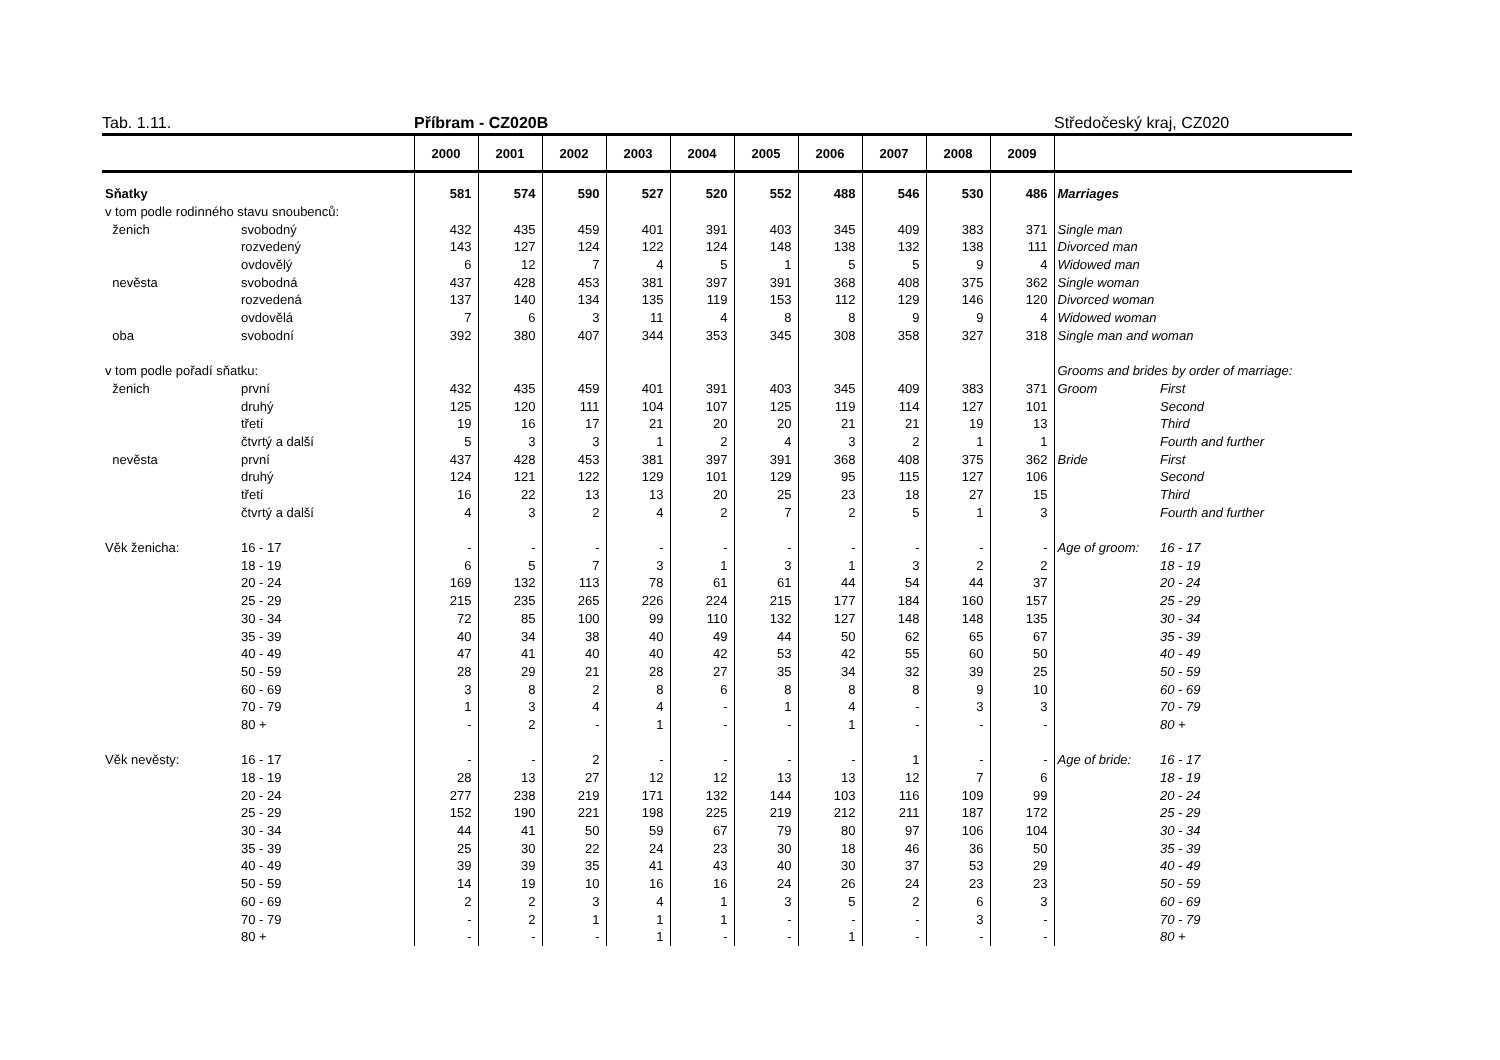Tab. 1.11. Příbram - CZ020B Středočeský kraj, CZ020
| | | 2000 | 2001 | 2002 | 2003 | 2004 | 2005 | 2006 | 2007 | 2008 | 2009 | | |
| --- | --- | --- | --- | --- | --- | --- | --- | --- | --- | --- | --- | --- | --- |
| Sňatky | | 581 | 574 | 590 | 527 | 520 | 552 | 488 | 546 | 530 | 486 | Marriages | |
| v tom podle rodinného stavu snoubenců: | | | | | | | | | | | | | |
| ženich | svobodný | 432 | 435 | 459 | 401 | 391 | 403 | 345 | 409 | 383 | 371 | Single man | |
| | rozvedený | 143 | 127 | 124 | 122 | 124 | 148 | 138 | 132 | 138 | 111 | Divorced man | |
| | ovdovělý | 6 | 12 | 7 | 4 | 5 | 1 | 5 | 5 | 9 | 4 | Widowed man | |
| nevěsta | svobodná | 437 | 428 | 453 | 381 | 397 | 391 | 368 | 408 | 375 | 362 | Single woman | |
| | rozvedená | 137 | 140 | 134 | 135 | 119 | 153 | 112 | 129 | 146 | 120 | Divorced woman | |
| | ovdovělá | 7 | 6 | 3 | 11 | 4 | 8 | 8 | 9 | 9 | 4 | Widowed woman | |
| oba | svobodní | 392 | 380 | 407 | 344 | 353 | 345 | 308 | 358 | 327 | 318 | Single man and woman | |
| v tom podle pořadí sňatku: | | | | | | | | | | | | Grooms and brides by order of marriage: | |
| ženich | první | 432 | 435 | 459 | 401 | 391 | 403 | 345 | 409 | 383 | 371 | Groom | First |
| | druhý | 125 | 120 | 111 | 104 | 107 | 125 | 119 | 114 | 127 | 101 | | Second |
| | třetí | 19 | 16 | 17 | 21 | 20 | 20 | 21 | 21 | 19 | 13 | | Third |
| | čtvrtý a další | 5 | 3 | 3 | 1 | 2 | 4 | 3 | 2 | 1 | 1 | | Fourth and further |
| nevěsta | první | 437 | 428 | 453 | 381 | 397 | 391 | 368 | 408 | 375 | 362 | Bride | First |
| | druhý | 124 | 121 | 122 | 129 | 101 | 129 | 95 | 115 | 127 | 106 | | Second |
| | třetí | 16 | 22 | 13 | 13 | 20 | 25 | 23 | 18 | 27 | 15 | | Third |
| | čtvrtý a další | 4 | 3 | 2 | 4 | 2 | 7 | 2 | 5 | 1 | 3 | | Fourth and further |
| Věk ženicha: | 16 - 17 | - | - | - | - | - | - | - | - | - | - | Age of groom: | 16 - 17 |
| | 18 - 19 | 6 | 5 | 7 | 3 | 1 | 3 | 1 | 3 | 2 | 2 | | 18 - 19 |
| | 20 - 24 | 169 | 132 | 113 | 78 | 61 | 61 | 44 | 54 | 44 | 37 | | 20 - 24 |
| | 25 - 29 | 215 | 235 | 265 | 226 | 224 | 215 | 177 | 184 | 160 | 157 | | 25 - 29 |
| | 30 - 34 | 72 | 85 | 100 | 99 | 110 | 132 | 127 | 148 | 148 | 135 | | 30 - 34 |
| | 35 - 39 | 40 | 34 | 38 | 40 | 49 | 44 | 50 | 62 | 65 | 67 | | 35 - 39 |
| | 40 - 49 | 47 | 41 | 40 | 40 | 42 | 53 | 42 | 55 | 60 | 50 | | 40 - 49 |
| | 50 - 59 | 28 | 29 | 21 | 28 | 27 | 35 | 34 | 32 | 39 | 25 | | 50 - 59 |
| | 60 - 69 | 3 | 8 | 2 | 8 | 6 | 8 | 8 | 8 | 9 | 10 | | 60 - 69 |
| | 70 - 79 | 1 | 3 | 4 | 4 | - | 1 | 4 | - | 3 | 3 | | 70 - 79 |
| | 80 + | - | 2 | - | 1 | - | - | 1 | - | - | - | | 80 + |
| Věk nevěsty: | 16 - 17 | - | - | 2 | - | - | - | - | 1 | - | - | Age of bride: | 16 - 17 |
| | 18 - 19 | 28 | 13 | 27 | 12 | 12 | 13 | 13 | 12 | 7 | 6 | | 18 - 19 |
| | 20 - 24 | 277 | 238 | 219 | 171 | 132 | 144 | 103 | 116 | 109 | 99 | | 20 - 24 |
| | 25 - 29 | 152 | 190 | 221 | 198 | 225 | 219 | 212 | 211 | 187 | 172 | | 25 - 29 |
| | 30 - 34 | 44 | 41 | 50 | 59 | 67 | 79 | 80 | 97 | 106 | 104 | | 30 - 34 |
| | 35 - 39 | 25 | 30 | 22 | 24 | 23 | 30 | 18 | 46 | 36 | 50 | | 35 - 39 |
| | 40 - 49 | 39 | 39 | 35 | 41 | 43 | 40 | 30 | 37 | 53 | 29 | | 40 - 49 |
| | 50 - 59 | 14 | 19 | 10 | 16 | 16 | 24 | 26 | 24 | 23 | 23 | | 50 - 59 |
| | 60 - 69 | 2 | 2 | 3 | 4 | 1 | 3 | 5 | 2 | 6 | 3 | | 60 - 69 |
| | 70 - 79 | - | 2 | 1 | 1 | 1 | - | - | - | 3 | - | | 70 - 79 |
| | 80 + | - | - | - | 1 | - | - | 1 | - | - | - | | 80 + |